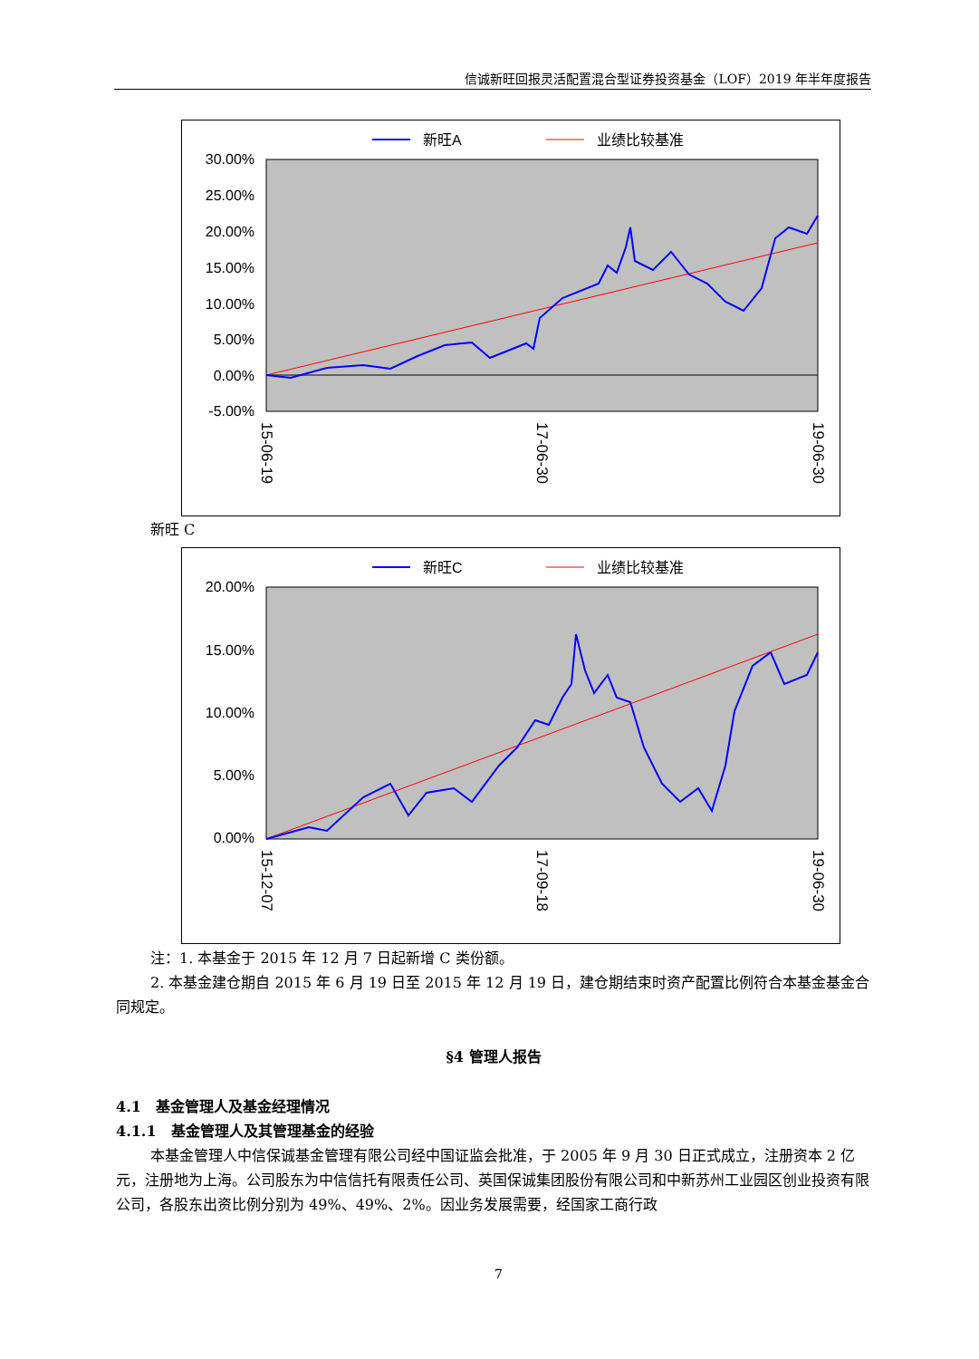信诚新旺回报灵活配置混合型证券投资基金（LOF）2019 年半年度报告
新旺A
业绩比较基准
30.00%
25.00%
20.00%
15.00%
10.00%
5.00%
0.00%
-5.00%
15-06-19
17-06-30
19-06-30
新旺 C
新旺C
业绩比较基准
20.00%
15.00%
10.00%
5.00%
0.00%
15-12-07
17-09-18
19-06-30
注：1. 本基金于 2015 年 12 月 7 日起新增 C 类份额。
2. 本基金建仓期自 2015 年 6 月 19 日至 2015 年 12 月 19 日，建仓期结束时资产配置比例符合本基金基金合同规定。
§4 管理人报告
4.1　基金管理人及基金经理情况
4.1.1　基金管理人及其管理基金的经验
本基金管理人中信保诚基金管理有限公司经中国证监会批准，于 2005 年 9 月 30 日正式成立，注册资本 2 亿元，注册地为上海。公司股东为中信信托有限责任公司、英国保诚集团股份有限公司和中新苏州工业园区创业投资有限公司，各股东出资比例分别为 49%、49%、2%。因业务发展需要，经国家工商行政
7